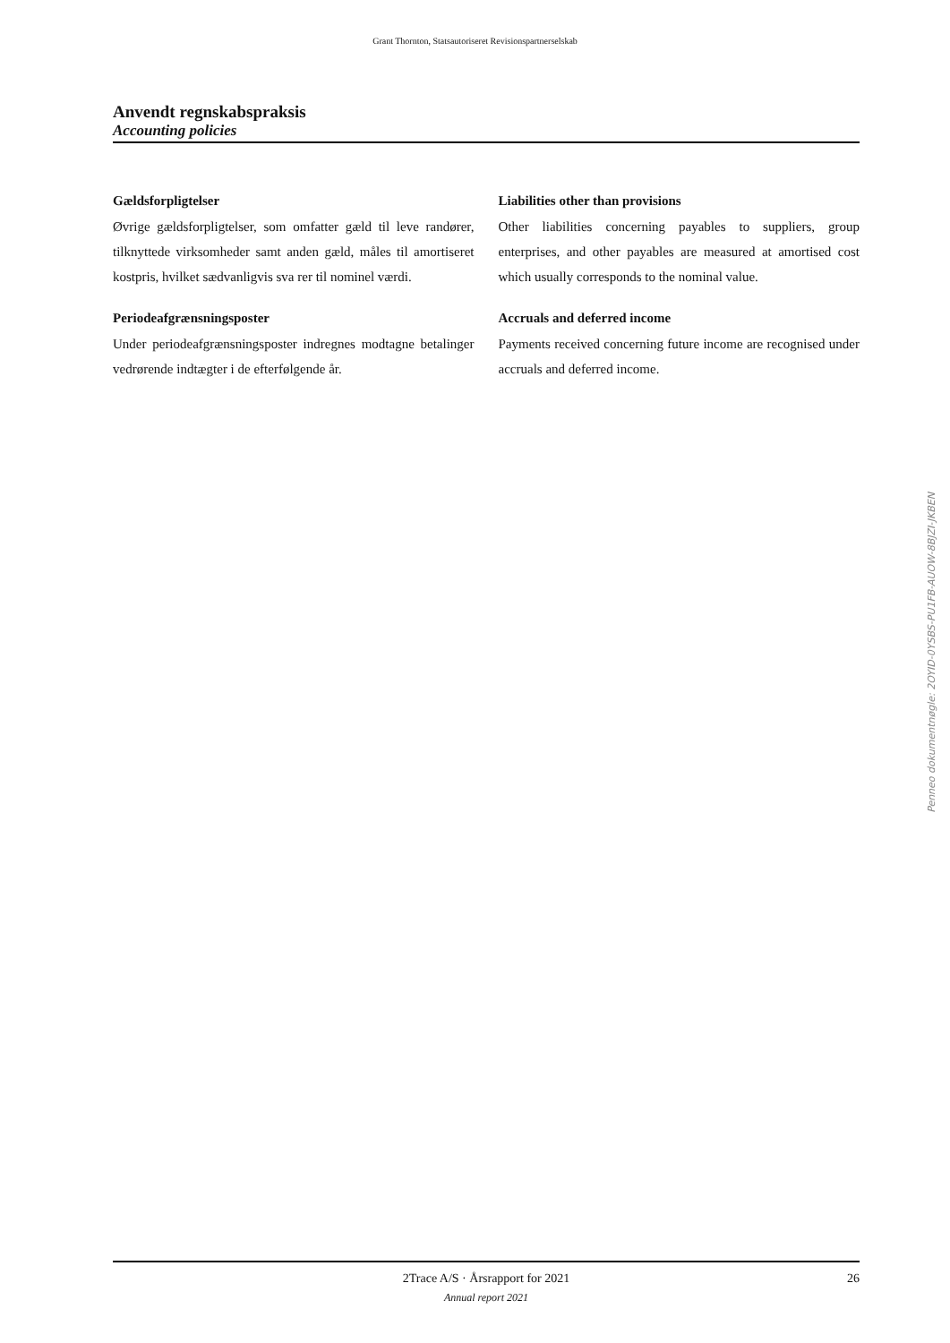Grant Thornton, Statsautoriseret Revisionspartnerselskab
Anvendt regnskabspraksis
Accounting policies
Gældsforpligtelser
Øvrige gældsforpligtelser, som omfatter gæld til leve randører, tilknyttede virksomheder samt anden gæld, måles til amortiseret kostpris, hvilket sædvanligvis sva rer til nominel værdi.
Periodeafgrænsningsposter
Under periodeafgrænsningsposter indregnes modtagne betalinger vedrørende indtægter i de efterfølgende år.
Liabilities other than provisions
Other liabilities concerning payables to suppliers, group enterprises, and other payables are measured at amortised cost which usually corresponds to the nominal value.
Accruals and deferred income
Payments received concerning future income are recognised under accruals and deferred income.
Penneo dokumentnøgle: 2OYID-0YSBS-PU1FB-AUOW-8BJZI-JKBEN
2Trace A/S · Årsrapport for 2021 26 Annual report 2021